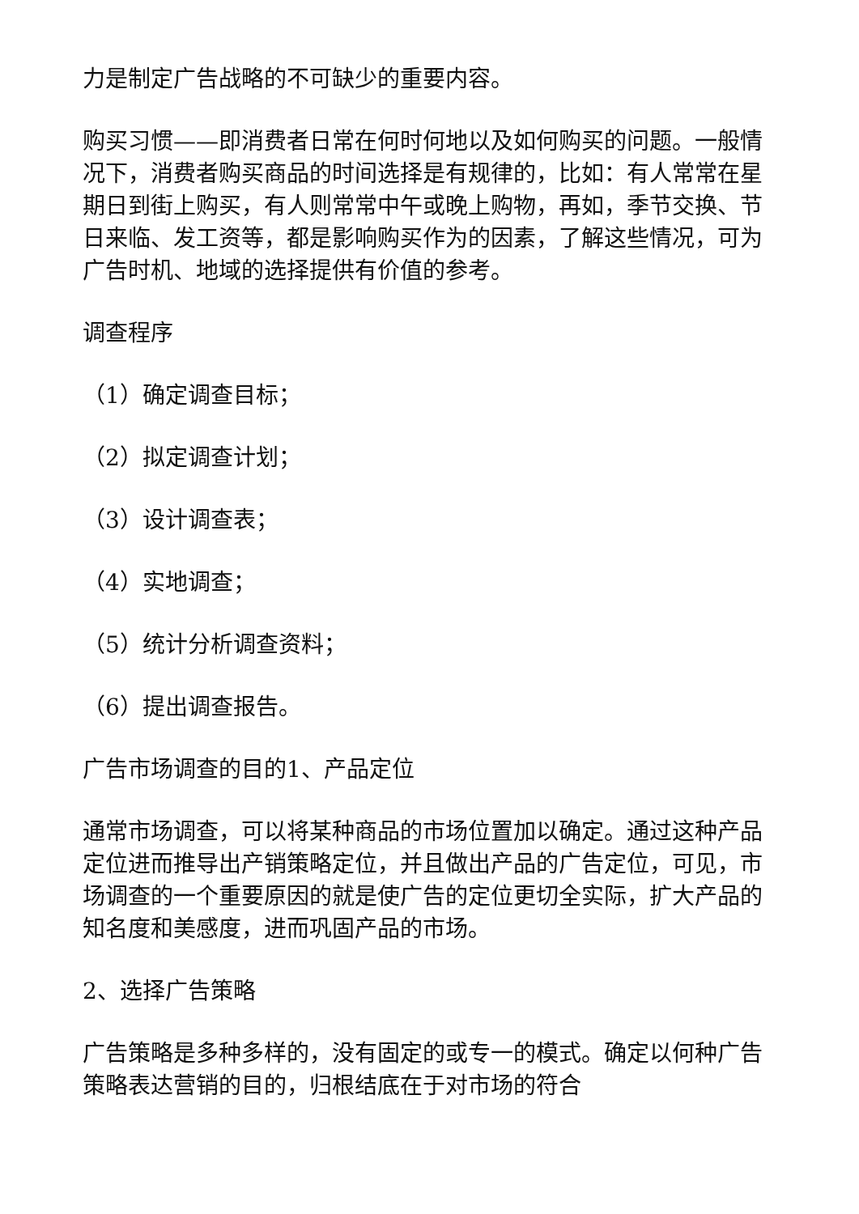力是制定广告战略的不可缺少的重要内容。
购买习惯——即消费者日常在何时何地以及如何购买的问题。一般情况下，消费者购买商品的时间选择是有规律的，比如：有人常常在星期日到街上购买，有人则常常中午或晚上购物，再如，季节交换、节日来临、发工资等，都是影响购买作为的因素，了解这些情况，可为广告时机、地域的选择提供有价值的参考。
调查程序
（1）确定调查目标；
（2）拟定调查计划；
（3）设计调查表；
（4）实地调查；
（5）统计分析调查资料；
（6）提出调查报告。
广告市场调查的目的1、产品定位
通常市场调查，可以将某种商品的市场位置加以确定。通过这种产品定位进而推导出产销策略定位，并且做出产品的广告定位，可见，市场调查的一个重要原因的就是使广告的定位更切全实际，扩大产品的知名度和美感度，进而巩固产品的市场。
2、选择广告策略
广告策略是多种多样的，没有固定的或专一的模式。确定以何种广告策略表达营销的目的，归根结底在于对市场的符合